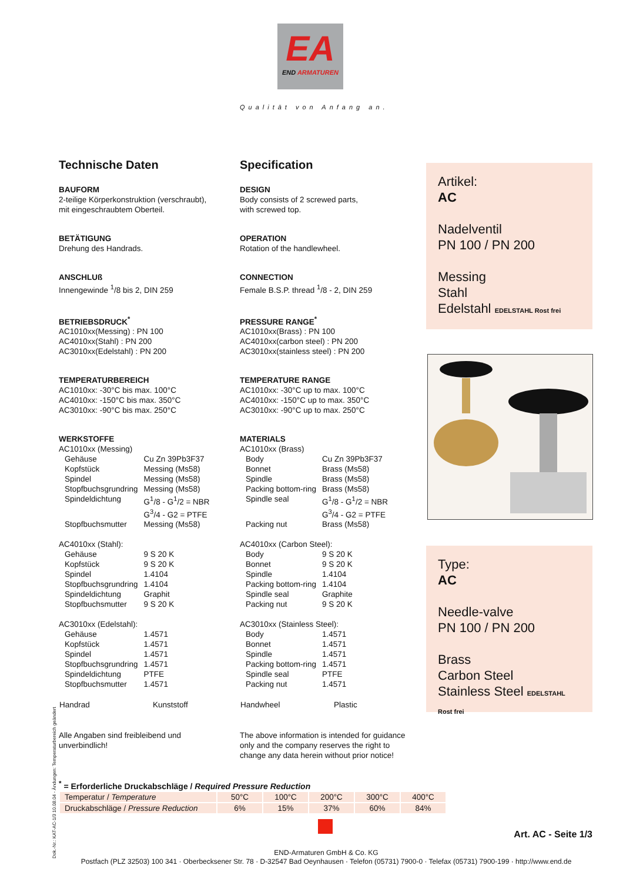EA
END ARMATUREN
Qualität von Anfang an.
Technische Daten
BAUFORM
2-teilige Körperkonstruktion (verschraubt),
mit eingeschraubtem Oberteil.
BETÄTIGUNG
Drehung des Handrads.
ANSCHLUß
Innengewinde <sup>1</sup>/8 bis 2, DIN 259
BETRIEBSDRUCK<sup>*</sup>
AC1010xx(Messing) : PN 100
AC4010xx(Stahl) : PN 200
AC3010xx(Edelstahl) : PN 200
TEMPERATURBEREICH
AC1010xx: -30°C bis max. 100°C
AC4010xx: -150°C bis max. 350°C
AC3010xx: -90°C bis max. 250°C
WERKSTOFFE
AC1010xx (Messing)
| Gehäuse | Cu Zn 39Pb3F37 |
| Kopfstück | Messing (Ms58) |
| Spindel | Messing (Ms58) |
| Stopfbuchsgrundring | Messing (Ms58) |
| Spindeldichtung | G<sup>1</sup>/8 - G<sup>1</sup>/2 = NBR G<sup>3</sup>/4 - G2 = PTFE |
| Stopfbuchsmutter | Messing (Ms58) |
AC4010xx (Stahl):
| Gehäuse | 9 S 20 K |
| Kopfstück | 9 S 20 K |
| Spindel | 1.4104 |
| Stopfbuchsgrundring | 1.4104 |
| Spindeldichtung | Graphit |
| Stopfbuchsmutter | 9 S 20 K |
AC3010xx (Edelstahl):
| Gehäuse | 1.4571 |
| Kopfstück | 1.4571 |
| Spindel | 1.4571 |
| Stopfbuchsgrundring | 1.4571 |
| Spindeldichtung | PTFE |
| Stopfbuchsmutter | 1.4571 |
| Handrad | Kunststoff |
Alle Angaben sind freibleibend und
unverbindlich!
Specification
DESIGN
Body consists of 2 screwed parts,
with screwed top.
OPERATION
Rotation of the handlewheel.
CONNECTION
Female B.S.P. thread <sup>1</sup>/8 - 2, DIN 259
PRESSURE RANGE<sup>*</sup>
AC1010xx(Brass) : PN 100
AC4010xx(carbon steel) : PN 200
AC3010xx(stainless steel) : PN 200
TEMPERATURE RANGE
AC1010xx: -30°C up to max. 100°C
AC4010xx: -150°C up to max. 350°C
AC3010xx: -90°C up to max. 250°C
MATERIALS
AC1010xx (Brass)
| Body | Cu Zn 39Pb3F37 |
| Bonnet | Brass (Ms58) |
| Spindle | Brass (Ms58) |
| Packing bottom-ring | Brass (Ms58) |
| Spindle seal | G<sup>1</sup>/8 - G<sup>1</sup>/2 = NBR G<sup>3</sup>/4 - G2 = PTFE |
| Packing nut | Brass (Ms58) |
AC4010xx (Carbon Steel):
| Body | 9 S 20 K |
| Bonnet | 9 S 20 K |
| Spindle | 1.4104 |
| Packing bottom-ring | 1.4104 |
| Spindle seal | Graphite |
| Packing nut | 9 S 20 K |
AC3010xx (Stainless Steel):
| Body | 1.4571 |
| Bonnet | 1.4571 |
| Spindle | 1.4571 |
| Packing bottom-ring | 1.4571 |
| Spindle seal | PTFE |
| Packing nut | 1.4571 |
| Handwheel | Plastic |
The above information is intended for guidance only and the company reserves the right to change any data herein without prior notice!
Artikel:
AC
Nadelventil
PN 100 / PN 200
Messing
Stahl
Edelstahl EDELSTAHL Rost frei
Type:
AC
Needle-valve
PN 100 / PN 200
Brass
Carbon Steel
Stainless Steel EDELSTAHL Rost frei
<sup>*</sup> = Erforderliche Druckabschläge / Required Pressure Reduction
| Temperatur / Temperature | 50°C | 100°C | 200°C | 300°C | 400°C |
| Druckabschläge / Pressure Reduction | 6% | 15% | 37% | 60% | 84% |
Art. AC - Seite 1/3
END-Armaturen GmbH & Co. KG
Postfach (PLZ 32503) 100 341 · Oberbecksener Str. 78 · D-32547 Bad Oeynhausen · Telefon (05731) 7900-0 · Telefax (05731) 7900-199 · http://www.end.de
Dok.-Nr.: KAT-AC-1/3 10.08.04 - Ändungen: Temperaturbereich geändert